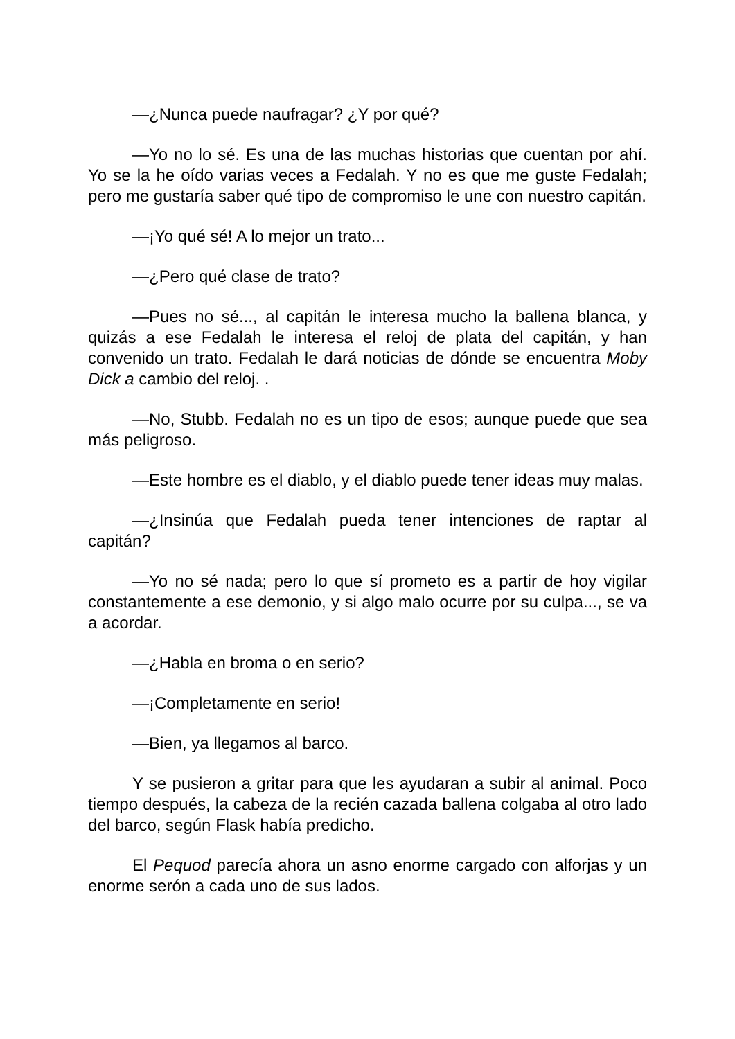—¿Nunca puede naufragar? ¿Y por qué?
—Yo no lo sé. Es una de las muchas historias que cuentan por ahí. Yo se la he oído varias veces a Fedalah. Y no es que me guste Fedalah; pero me gustaría saber qué tipo de compromiso le une con nuestro capitán.
—¡Yo qué sé! A lo mejor un trato...
—¿Pero qué clase de trato?
—Pues no sé..., al capitán le interesa mucho la ballena blanca, y quizás a ese Fedalah le interesa el reloj de plata del capitán, y han convenido un trato. Fedalah le dará noticias de dónde se encuentra Moby Dick a cambio del reloj. .
—No, Stubb. Fedalah no es un tipo de esos; aunque puede que sea más peligroso.
—Este hombre es el diablo, y el diablo puede tener ideas muy malas.
—¿Insinúa que Fedalah pueda tener intenciones de raptar al capitán?
—Yo no sé nada; pero lo que sí prometo es a partir de hoy vigilar constantemente a ese demonio, y si algo malo ocurre por su culpa..., se va a acordar.
—¿Habla en broma o en serio?
—¡Completamente en serio!
—Bien, ya llegamos al barco.
Y se pusieron a gritar para que les ayudaran a subir al animal. Poco tiempo después, la cabeza de la recién cazada ballena colgaba al otro lado del barco, según Flask había predicho.
El Pequod parecía ahora un asno enorme cargado con alforjas y un enorme serón a cada uno de sus lados.